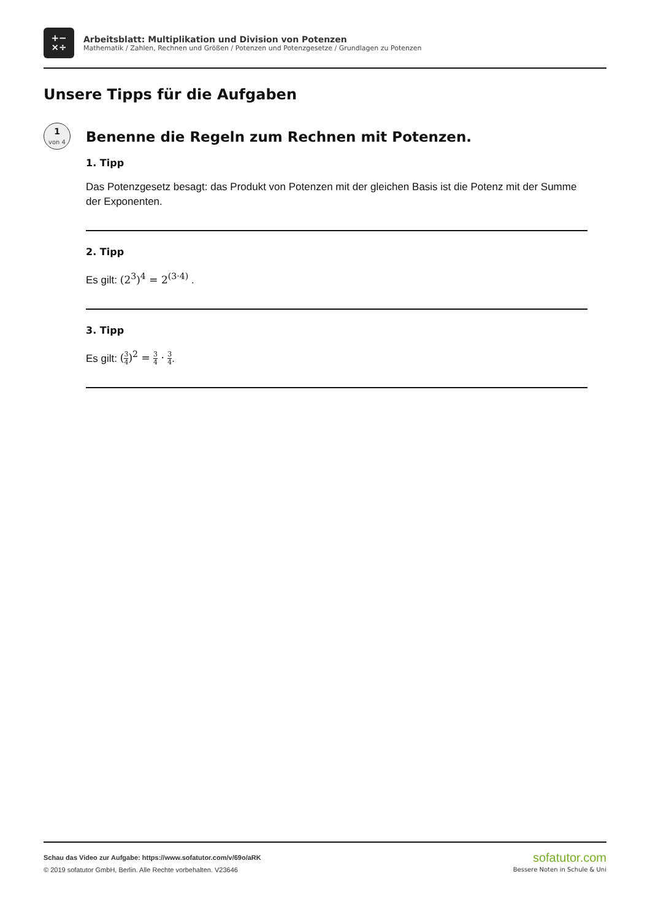+−
×÷
Arbeitsblatt: Multiplikation und Division von Potenzen
Mathematik / Zahlen, Rechnen und Größen / Potenzen und Potenzgesetze / Grundlagen zu Potenzen
Unsere Tipps für die Aufgaben
1
von 4
Benenne die Regeln zum Rechnen mit Potenzen.
1. Tipp
Das Potenzgesetz besagt: das Produkt von Potenzen mit der gleichen Basis ist die Potenz mit der Summe der Exponenten.
2. Tipp
Es gilt: (2<sup>3</sup>)<sup>4</sup> = 2<sup>(3·4)</sup> .
3. Tipp
Es gilt: (3 4)<sup>2</sup> = 3 4 · 3 4.
Schau das Video zur Aufgabe: https://www.sofatutor.com/v/69o/aRK
© 2019 sofatutor GmbH, Berlin. Alle Rechte vorbehalten. V23646
sofatutor.com
Bessere Noten in Schule & Uni